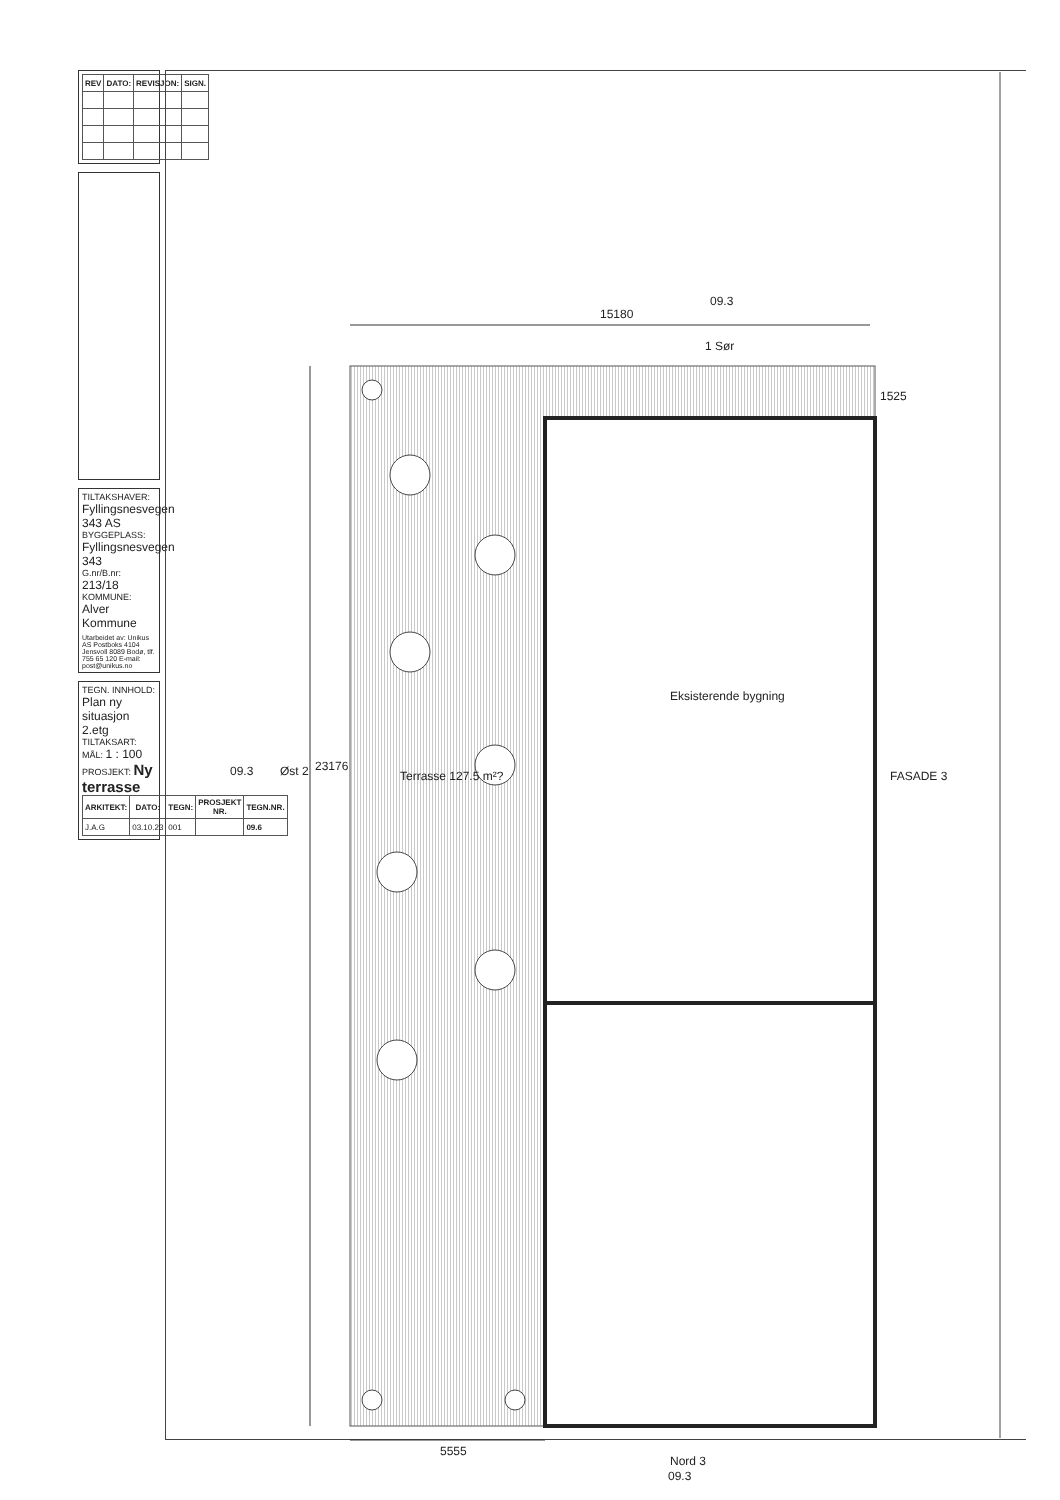| REV | DATO: | REVISJON: | SIGN. |
| --- | --- | --- | --- |
TILTAKSHAVER: Fyllingsnesvegen 343 AS
BYGGEPLASS: Fyllingsnesvegen 343
G.nr/B.nr: 213/18
KOMMUNE: Alver Kommune
Utarbeidet av: Unikus AS Postboks 4104 Jensvoll 8089 Bodø, tlf. 755 65 120 E-mail: post@unikus.no
TEGN. INNHOLD: Plan ny situasjon 2.etg
TILTAKSART:
MÅL: 1 : 100
PROSJEKT: Ny terrasse
| ARKITEKT: | DATO: | TEGN: | PROSJEKT NR. | TEGN.NR. |
| --- | --- | --- | --- | --- |
| J.A.G | 03.10.23 | 001 | | 09.6 |
15180
1 Sør
09.3
1525
23176
Øst 2
09.3
Terrasse 127.5 m²?
Eksisterende bygning
FASADE 3
5555
Nord 3
09.3